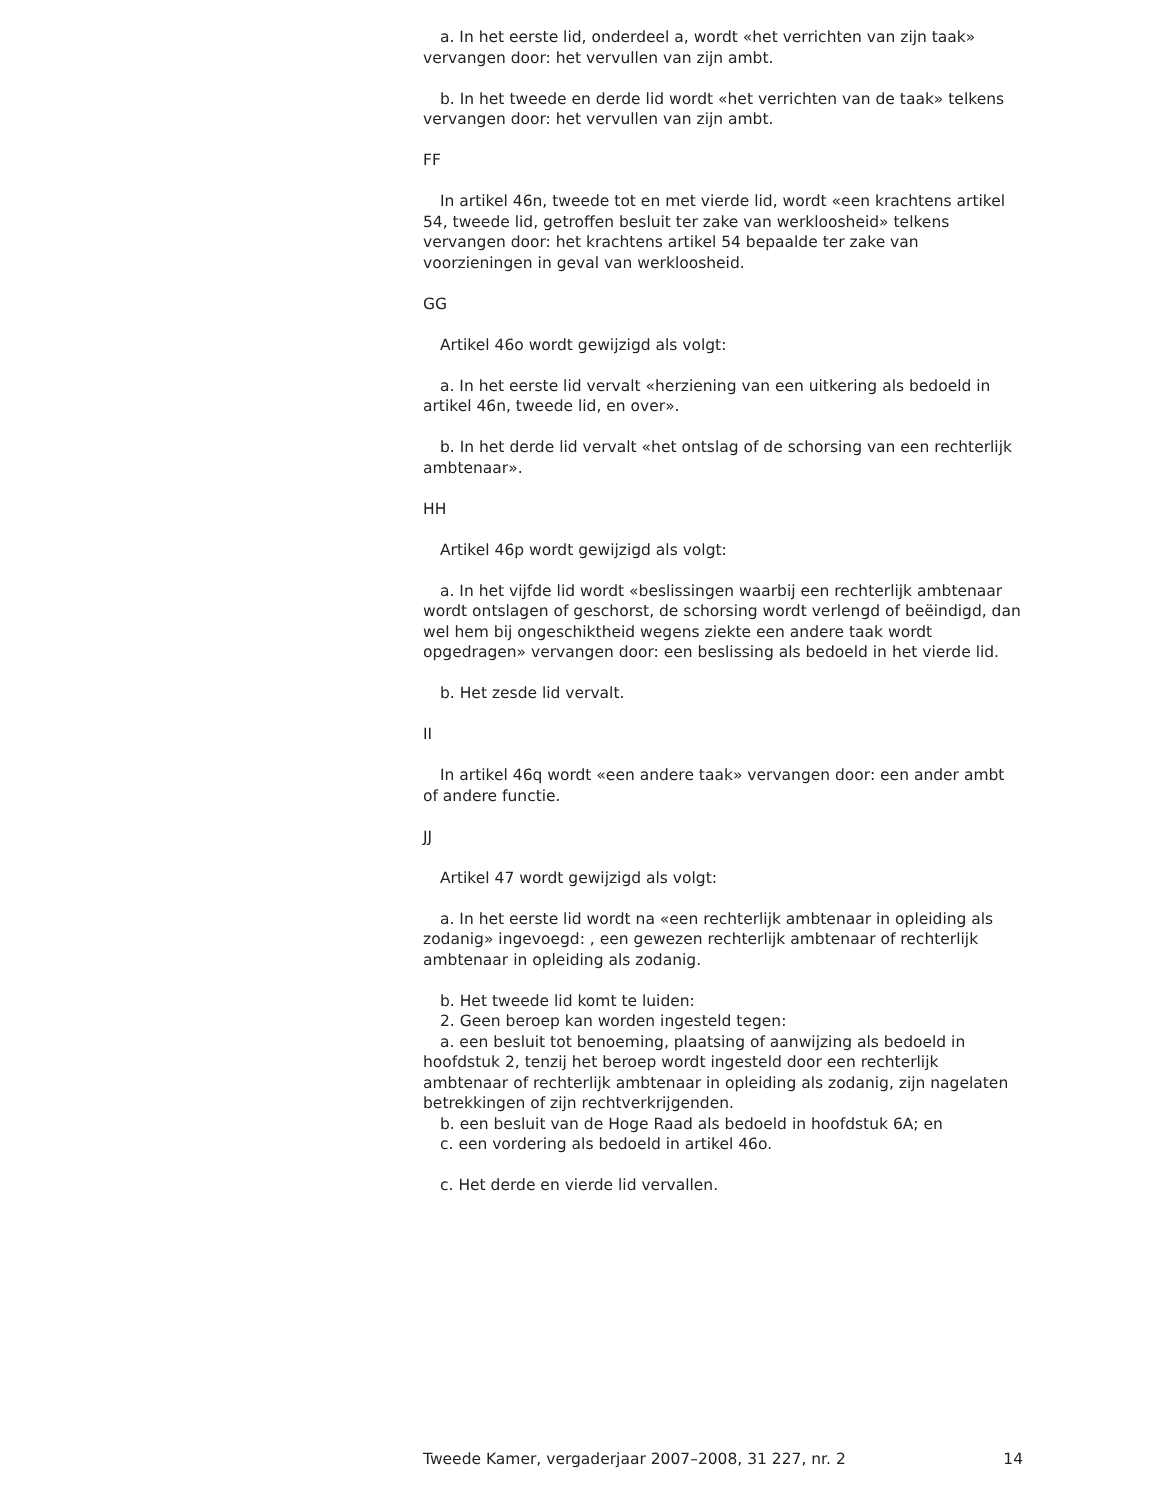a. In het eerste lid, onderdeel a, wordt «het verrichten van zijn taak» vervangen door: het vervullen van zijn ambt.
b. In het tweede en derde lid wordt «het verrichten van de taak» telkens vervangen door: het vervullen van zijn ambt.
FF
In artikel 46n, tweede tot en met vierde lid, wordt «een krachtens artikel 54, tweede lid, getroffen besluit ter zake van werkloosheid» telkens vervangen door: het krachtens artikel 54 bepaalde ter zake van voorzieningen in geval van werkloosheid.
GG
Artikel 46o wordt gewijzigd als volgt:
a. In het eerste lid vervalt «herziening van een uitkering als bedoeld in artikel 46n, tweede lid, en over».
b. In het derde lid vervalt «het ontslag of de schorsing van een rechterlijk ambtenaar».
HH
Artikel 46p wordt gewijzigd als volgt:
a. In het vijfde lid wordt «beslissingen waarbij een rechterlijk ambtenaar wordt ontslagen of geschorst, de schorsing wordt verlengd of beëindigd, dan wel hem bij ongeschiktheid wegens ziekte een andere taak wordt opgedragen» vervangen door: een beslissing als bedoeld in het vierde lid.
b. Het zesde lid vervalt.
II
In artikel 46q wordt «een andere taak» vervangen door: een ander ambt of andere functie.
JJ
Artikel 47 wordt gewijzigd als volgt:
a. In het eerste lid wordt na «een rechterlijk ambtenaar in opleiding als zodanig» ingevoegd: , een gewezen rechterlijk ambtenaar of rechterlijk ambtenaar in opleiding als zodanig.
b. Het tweede lid komt te luiden:
2. Geen beroep kan worden ingesteld tegen:
a. een besluit tot benoeming, plaatsing of aanwijzing als bedoeld in hoofdstuk 2, tenzij het beroep wordt ingesteld door een rechterlijk ambtenaar of rechterlijk ambtenaar in opleiding als zodanig, zijn nagelaten betrekkingen of zijn rechtverkrijgenden.
b. een besluit van de Hoge Raad als bedoeld in hoofdstuk 6A; en
c. een vordering als bedoeld in artikel 46o.
c. Het derde en vierde lid vervallen.
Tweede Kamer, vergaderjaar 2007–2008, 31 227, nr. 2 14